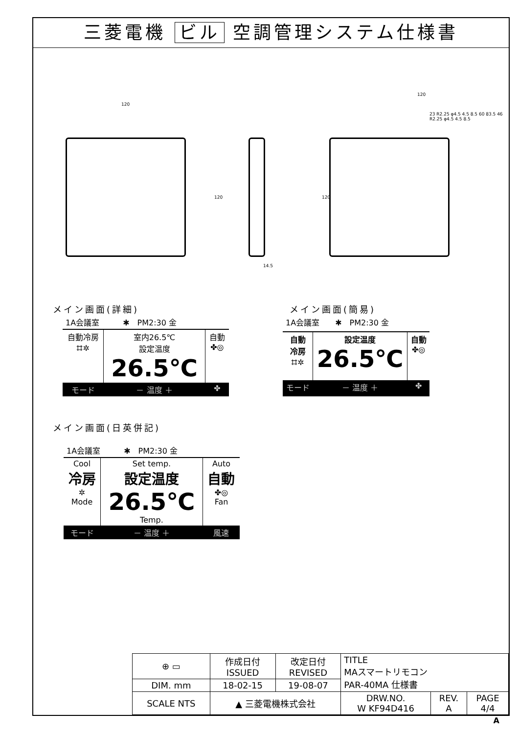三菱電機 ビル 空調管理システム仕様書
120
120
14.5
120
120
23 R2.25 φ4.5 4.5 8.5 60 83.5 46 R2.25 φ4.5 4.5 8.5
メイン画面(詳細)　　　　　　　　　　　　　　メイン画面(簡易)
| 1A会議室 ✱ PM2:30 金 | | |
| 自動冷房 ⌗✲ | 室内26.5℃ 設定温度 26.5℃ | 自動 ✤◎ |
| モード | － 温度 ＋ | ✤ |
| 1A会議室 ✱ PM2:30 金 | | |
| 自動 冷房 ⌗✲ | 設定温度 26.5℃ | 自動 ✤◎ |
| モード | － 温度 ＋ | ✤ |
メイン画面(日英併記)
| 1A会議室 ✱ PM2:30 金 | | |
| Cool 冷房 ✲ Mode | Set temp. 設定温度 26.5℃ Temp. | Auto 自動 ✤◎ Fan |
| モード | － 温度 ＋ | 風速 |
| ⊕ ▭ | 作成日付 ISSUED | 改定日付 REVISED | TITLE MAスマートリモコン PAR-40MA 仕様書 | | |
| DIM. mm | 18-02-15 | 19-08-07 | | | |
| SCALE NTS | ▲ 三菱電機株式会社 | | DRW.NO. W KF94D416 | REV. A | PAGE 4/4 |
A